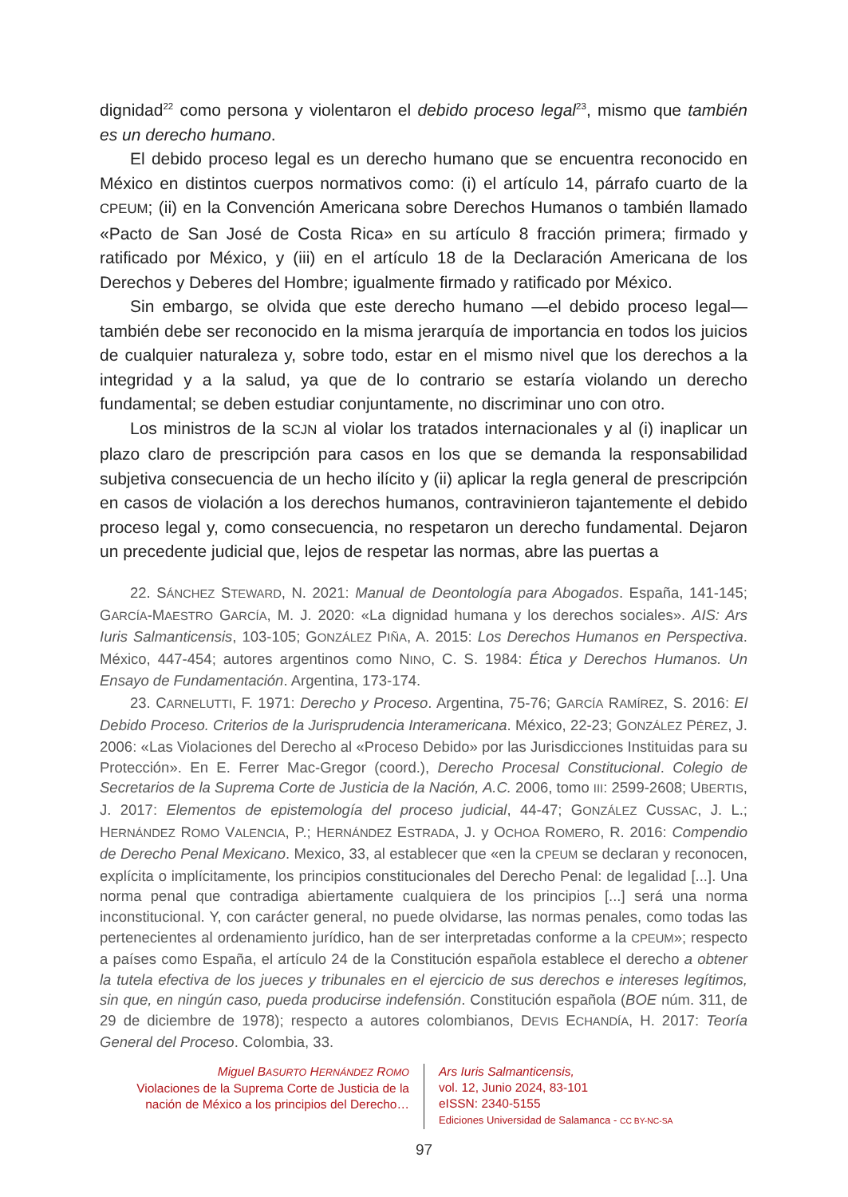dignidad<sup>22</sup> como persona y violentaron el debido proceso legal<sup>23</sup>, mismo que también es un derecho humano.
El debido proceso legal es un derecho humano que se encuentra reconocido en México en distintos cuerpos normativos como: (i) el artículo 14, párrafo cuarto de la CPEUM; (ii) en la Convención Americana sobre Derechos Humanos o también llamado «Pacto de San José de Costa Rica» en su artículo 8 fracción primera; firmado y ratificado por México, y (iii) en el artículo 18 de la Declaración Americana de los Derechos y Deberes del Hombre; igualmente firmado y ratificado por México.
Sin embargo, se olvida que este derecho humano —el debido proceso legal— también debe ser reconocido en la misma jerarquía de importancia en todos los juicios de cualquier naturaleza y, sobre todo, estar en el mismo nivel que los derechos a la integridad y a la salud, ya que de lo contrario se estaría violando un derecho fundamental; se deben estudiar conjuntamente, no discriminar uno con otro.
Los ministros de la SCJN al violar los tratados internacionales y al (i) inaplicar un plazo claro de prescripción para casos en los que se demanda la responsabilidad subjetiva consecuencia de un hecho ilícito y (ii) aplicar la regla general de prescripción en casos de violación a los derechos humanos, contravinieron tajantemente el debido proceso legal y, como consecuencia, no respetaron un derecho fundamental. Dejaron un precedente judicial que, lejos de respetar las normas, abre las puertas a
22. SÁNCHEZ STEWARD, N. 2021: Manual de Deontología para Abogados. España, 141-145; GARCÍA-MAESTRO GARCÍA, M. J. 2020: «La dignidad humana y los derechos sociales». AIS: Ars Iuris Salmanticensis, 103-105; GONZÁLEZ PIÑA, A. 2015: Los Derechos Humanos en Perspectiva. México, 447-454; autores argentinos como NINO, C. S. 1984: Ética y Derechos Humanos. Un Ensayo de Fundamentación. Argentina, 173-174.
23. CARNELUTTI, F. 1971: Derecho y Proceso. Argentina, 75-76; GARCÍA RAMÍREZ, S. 2016: El Debido Proceso. Criterios de la Jurisprudencia Interamericana. México, 22-23; GONZÁLEZ PÉREZ, J. 2006: «Las Violaciones del Derecho al «Proceso Debido» por las Jurisdicciones Instituidas para su Protección». En E. Ferrer Mac-Gregor (coord.), Derecho Procesal Constitucional. Colegio de Secretarios de la Suprema Corte de Justicia de la Nación, A.C. 2006, tomo III: 2599-2608; UBERTIS, J. 2017: Elementos de epistemología del proceso judicial, 44-47; GONZÁLEZ CUSSAC, J. L.; HERNÁNDEZ ROMO VALENCIA, P.; HERNÁNDEZ ESTRADA, J. y OCHOA ROMERO, R. 2016: Compendio de Derecho Penal Mexicano. Mexico, 33, al establecer que «en la CPEUM se declaran y reconocen, explícita o implícitamente, los principios constitucionales del Derecho Penal: de legalidad [...]. Una norma penal que contradiga abiertamente cualquiera de los principios [...] será una norma inconstitucional. Y, con carácter general, no puede olvidarse, las normas penales, como todas las pertenecientes al ordenamiento jurídico, han de ser interpretadas conforme a la CPEUM»; respecto a países como España, el artículo 24 de la Constitución española establece el derecho a obtener la tutela efectiva de los jueces y tribunales en el ejercicio de sus derechos e intereses legítimos, sin que, en ningún caso, pueda producirse indefensión. Constitución española (BOE núm. 311, de 29 de diciembre de 1978); respecto a autores colombianos, DEVIS ECHANDÍA, H. 2017: Teoría General del Proceso. Colombia, 33.
Miguel BASURTO HERNÁNDEZ ROMO
Violaciones de la Suprema Corte de Justicia de la
nación de México a los principios del Derecho…
Ars Iuris Salmanticensis,
vol. 12, Junio 2024, 83-101
eISSN: 2340-5155
Ediciones Universidad de Salamanca - CC BY-NC-SA
97